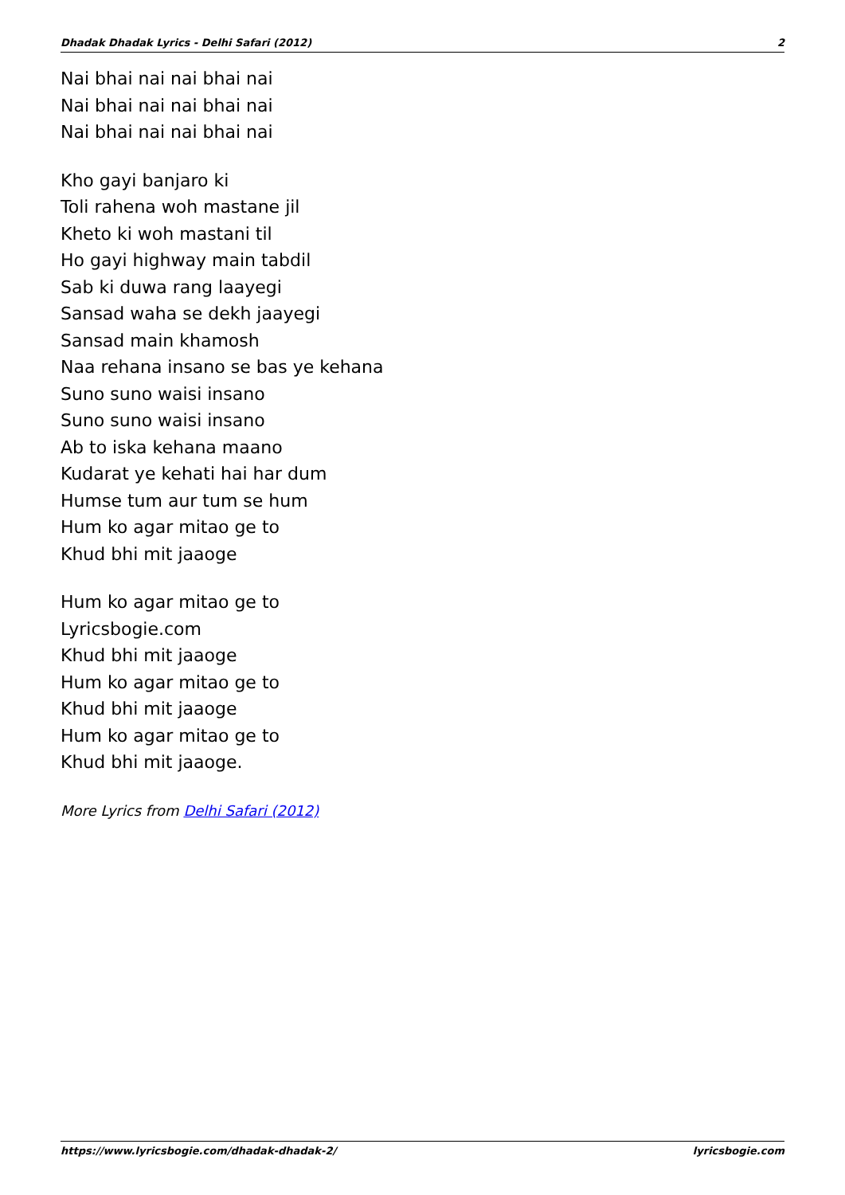Dhadak Dhadak Lyrics - Delhi Safari (2012) 2
Nai bhai nai nai bhai nai
Nai bhai nai nai bhai nai
Nai bhai nai nai bhai nai
Kho gayi banjaro ki
Toli rahena woh mastane jil
Kheto ki woh mastani til
Ho gayi highway main tabdil
Sab ki duwa rang laayegi
Sansad waha se dekh jaayegi
Sansad main khamosh
Naa rehana insano se bas ye kehana
Suno suno waisi insano
Suno suno waisi insano
Ab to iska kehana maano
Kudarat ye kehati hai har dum
Humse tum aur tum se hum
Hum ko agar mitao ge to
Khud bhi mit jaaoge
Hum ko agar mitao ge to
Lyricsbogie.com
Khud bhi mit jaaoge
Hum ko agar mitao ge to
Khud bhi mit jaaoge
Hum ko agar mitao ge to
Khud bhi mit jaaoge.
More Lyrics from Delhi Safari (2012)
https://www.lyricsbogie.com/dhadak-dhadak-2/ lyricsbogie.com